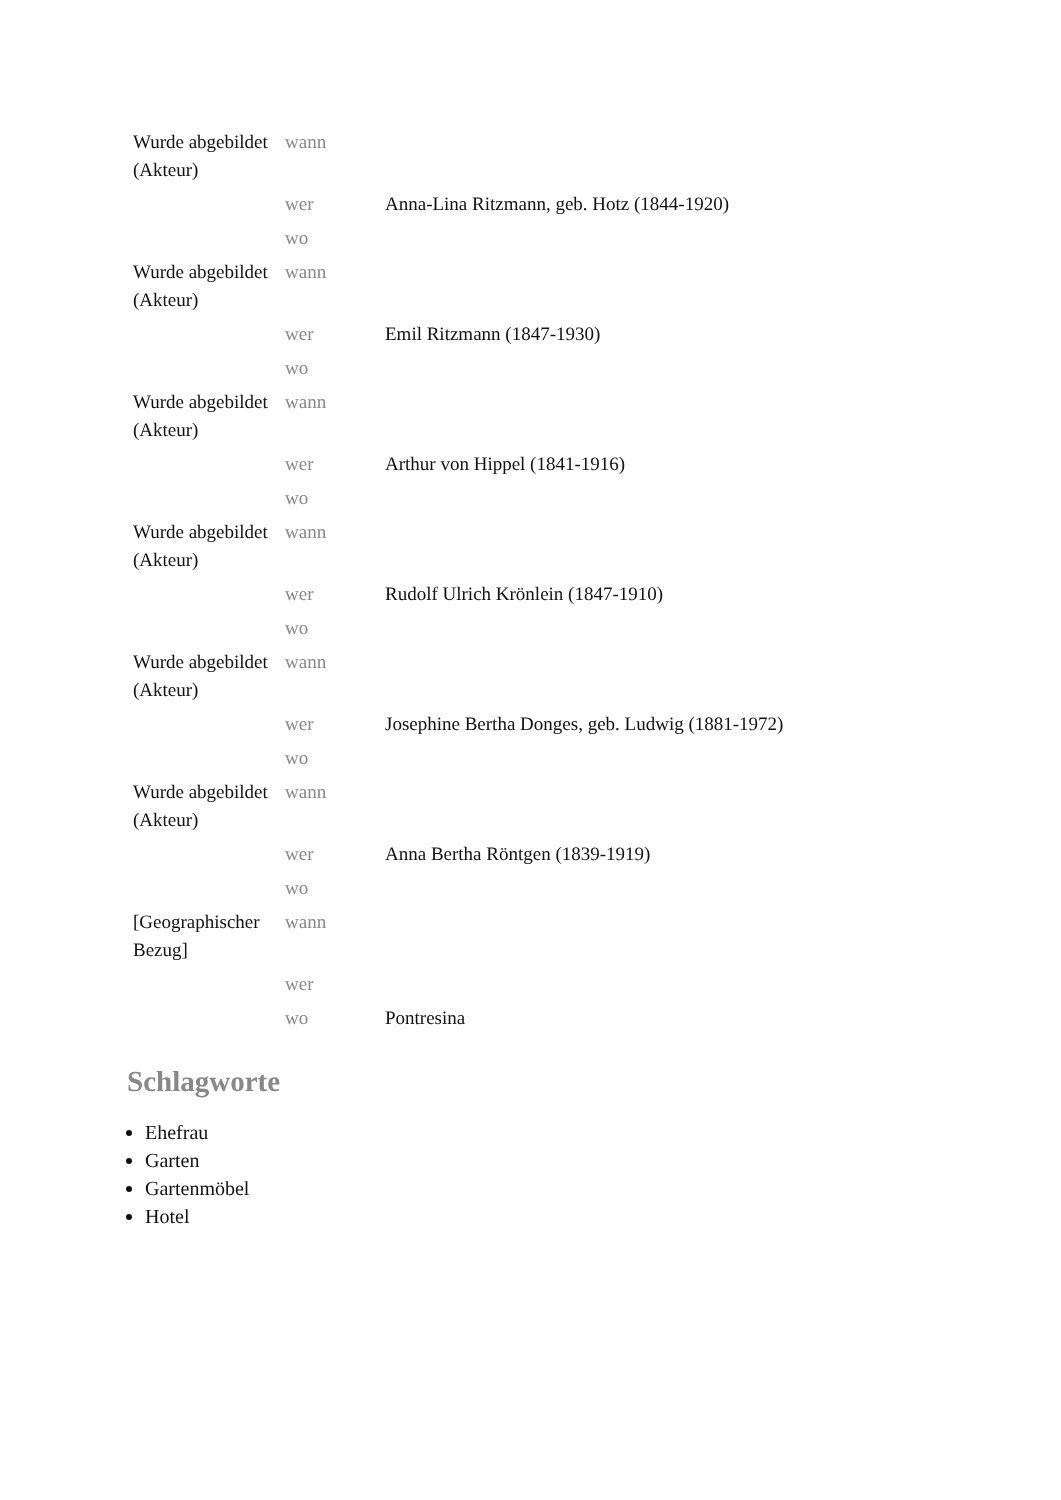| Wurde abgebildet (Akteur) | wann | |
| | wer | Anna-Lina Ritzmann, geb. Hotz (1844-1920) |
| | wo | |
| Wurde abgebildet (Akteur) | wann | |
| | wer | Emil Ritzmann (1847-1930) |
| | wo | |
| Wurde abgebildet (Akteur) | wann | |
| | wer | Arthur von Hippel (1841-1916) |
| | wo | |
| Wurde abgebildet (Akteur) | wann | |
| | wer | Rudolf Ulrich Krönlein (1847-1910) |
| | wo | |
| Wurde abgebildet (Akteur) | wann | |
| | wer | Josephine Bertha Donges, geb. Ludwig (1881-1972) |
| | wo | |
| Wurde abgebildet (Akteur) | wann | |
| | wer | Anna Bertha Röntgen (1839-1919) |
| | wo | |
| [Geographischer Bezug] | wann | |
| | wer | |
| | wo | Pontresina |
Schlagworte
Ehefrau
Garten
Gartenmöbel
Hotel